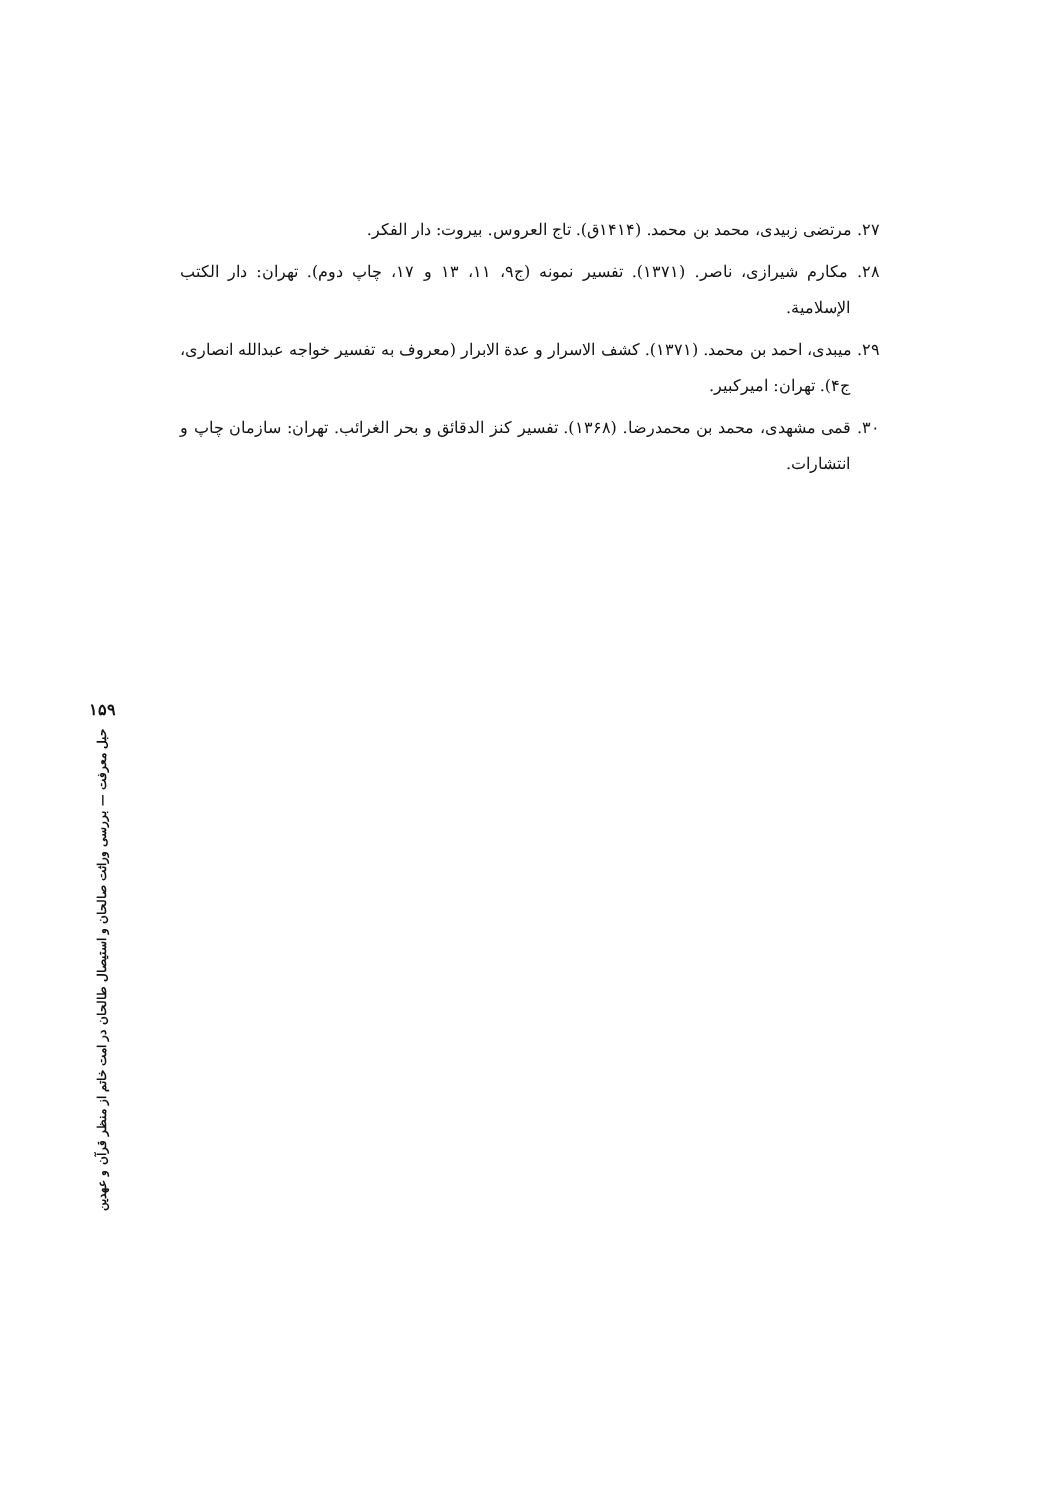۲۷. مرتضی زبیدی، محمد بن محمد. (۱۴۱۴ق). تاج العروس. بیروت: دار الفکر.
۲۸. مکارم شیرازی، ناصر. (۱۳۷۱). تفسیر نمونه (ج۹، ۱۱، ۱۳ و ۱۷، چاپ دوم). تهران: دار الکتب الإسلامیة.
۲۹. میبدی، احمد بن محمد. (۱۳۷۱). کشف الاسرار و عدة الابرار (معروف به تفسیر خواجه عبدالله انصاری، ج۴). تهران: امیرکبیر.
۳۰. قمی مشهدی، محمد بن محمدرضا. (۱۳۶۸). تفسیر کنز الدقائق و بحر الغرائب. تهران: سازمان چاپ و انتشارات.
۱۵۹
حبل معرفت — بررسی وراثت صالحان و استیصال طالحان در امت خاتم از منظر قرآن و عهدین